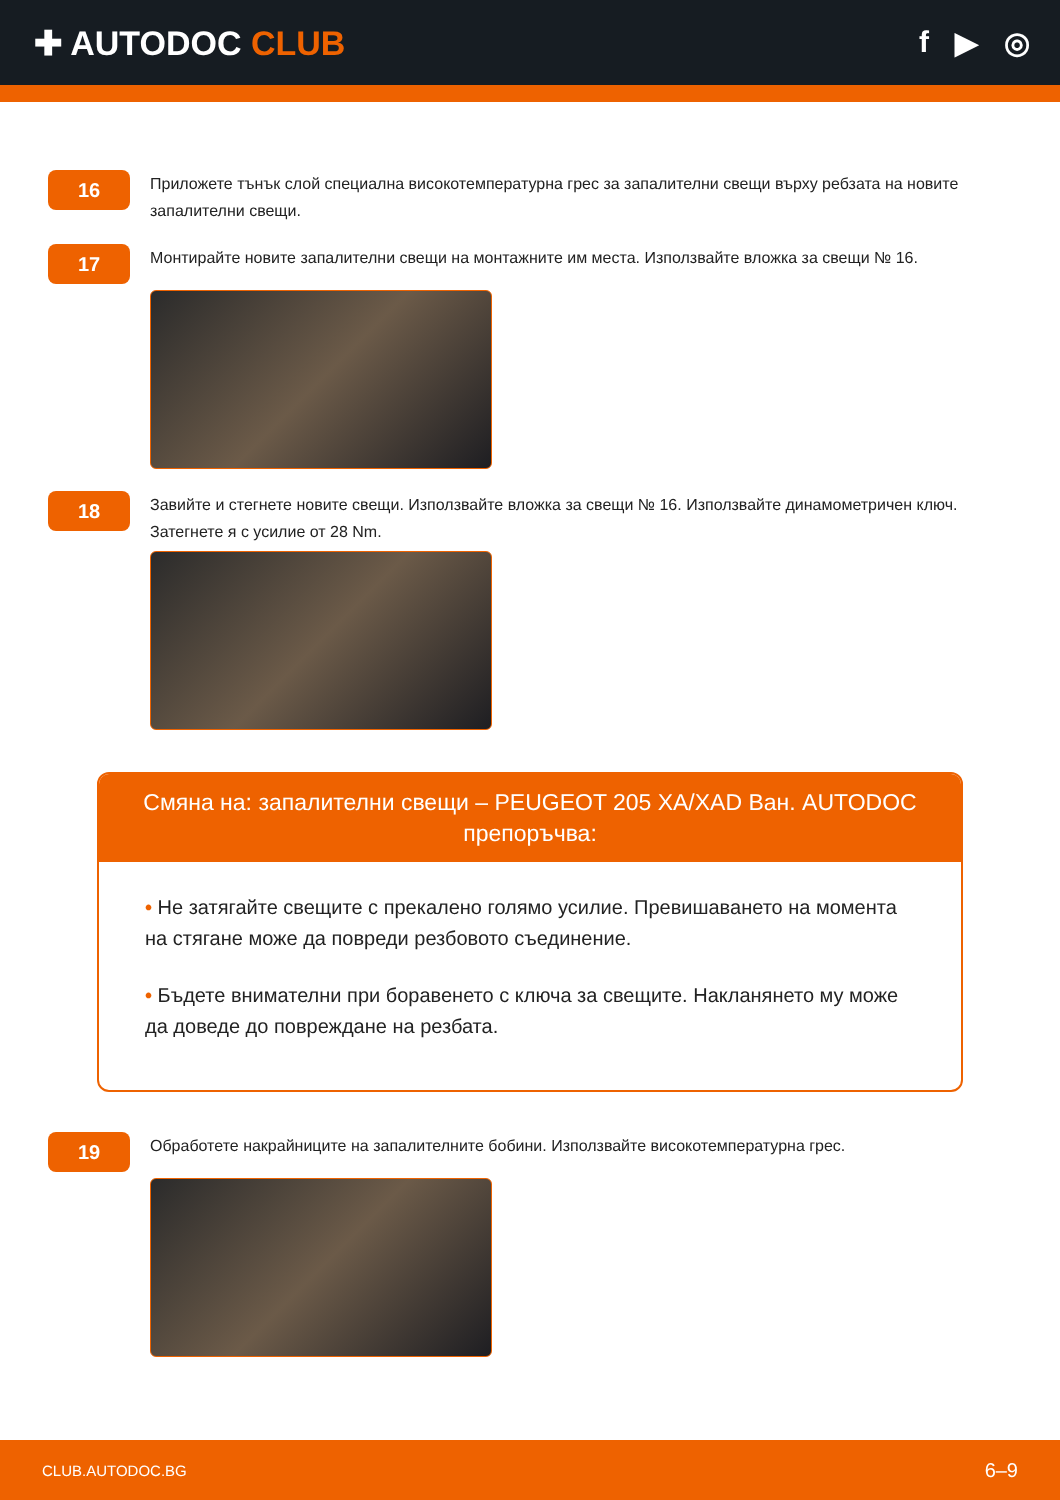✚ AUTODOC CLUB f ▶ ◎
16
Приложете тънък слой специална високотемпературна грес за запалителни свещи върху ребзата на новите запалителни свещи.
17
Монтирайте новите запалителни свещи на монтажните им места. Използвайте вложка за свещи № 16.
18
Завийте и стегнете новите свещи. Използвайте вложка за свещи № 16. Използвайте динамометричен ключ. Затегнете я с усилие от 28 Nm.
Смяна на: запалителни свещи – PEUGEOT 205 XA/XAD Ван. AUTODOC препоръчва:
• Не затягайте свещите с прекалено голямо усилие. Превишаването на момента на стягане може да повреди резбовото съединение.
• Бъдете внимателни при боравенето с ключа за свещите. Накланянето му може да доведе до повреждане на резбата.
19
Обработете накрайниците на запалителните бобини. Използвайте високотемпературна грес.
CLUB.AUTODOC.BG 6–9